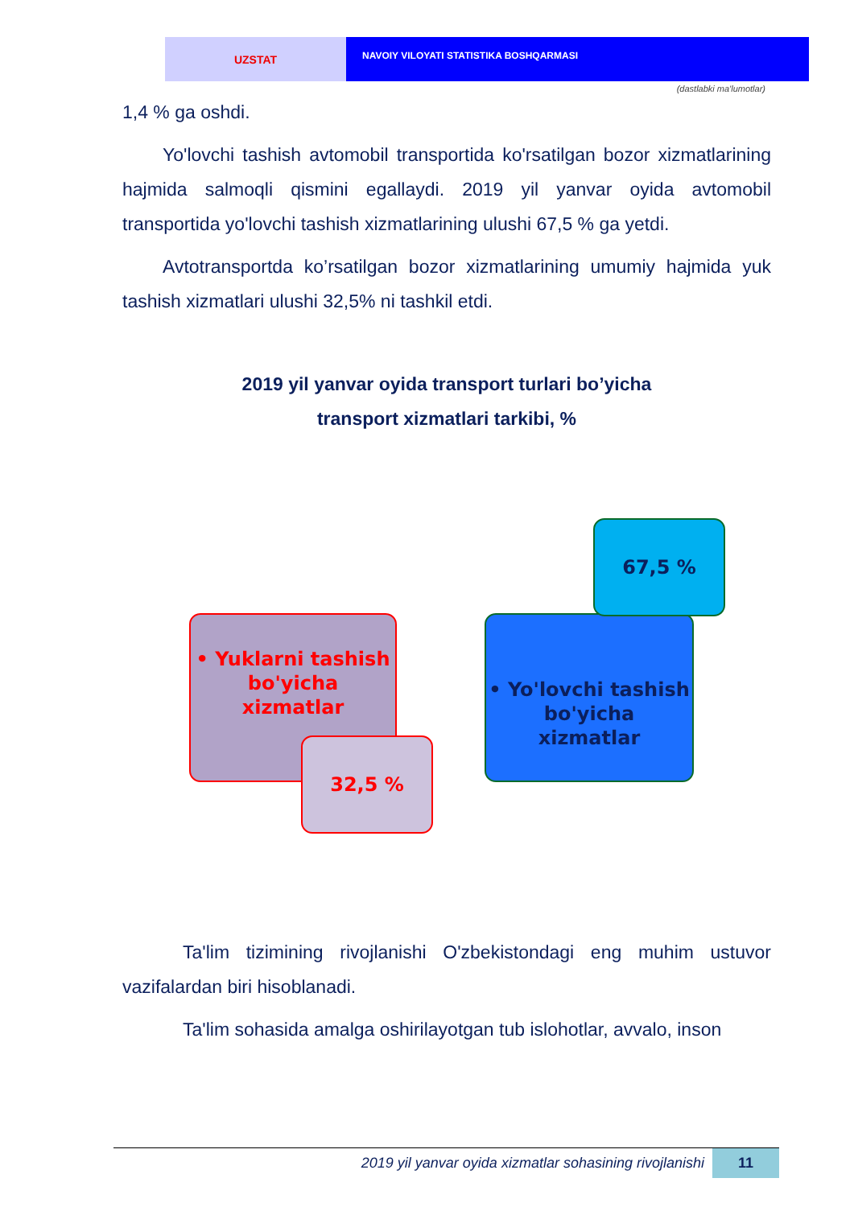UZSTAT
NAVOIY VILOYATI STATISTIKA BOSHQARMASI
(dastlabki ma'lumotlar)
1,4 % ga oshdi.
Yo'lovchi tashish avtomobil transportida ko'rsatilgan bozor xizmatlarining hajmida salmoqli qismini egallaydi. 2019 yil yanvar oyida avtomobil transportida yo'lovchi tashish xizmatlarining ulushi 67,5 % ga yetdi.
Avtotransportda ko’rsatilgan bozor xizmatlarining umumiy hajmida yuk tashish xizmatlari ulushi 32,5% ni tashkil etdi.
2019 yil yanvar oyida transport turlari bo’yicha
transport xizmatlari tarkibi, %
• Yuklarni tashish
bo'yicha
xizmatlar
32,5 %
• Yo'lovchi tashish
bo'yicha
xizmatlar
67,5 %
Ta'lim tizimining rivojlanishi O'zbekistondagi eng muhim ustuvor vazifalardan biri hisoblanadi.
Ta'lim sohasida amalga oshirilayotgan tub islohotlar, avvalo, inson
2019 yil yanvar oyida xizmatlar sohasining rivojlanishi 11